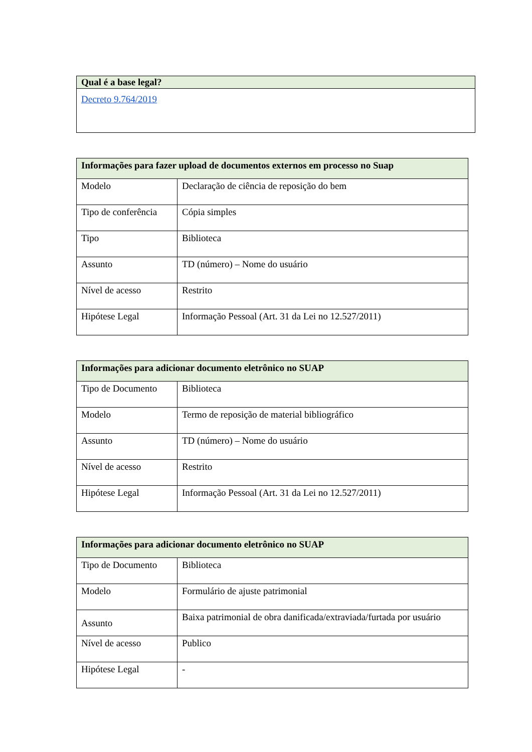| Qual é a base legal? |
| --- |
| Decreto 9.764/2019 |
| Informações para fazer upload de documentos externos em processo no Suap | |
| --- | --- |
| Modelo | Declaração de ciência de reposição do bem |
| Tipo de conferência | Cópia simples |
| Tipo | Biblioteca |
| Assunto | TD (número) – Nome do usuário |
| Nível de acesso | Restrito |
| Hipótese Legal | Informação Pessoal (Art. 31 da Lei no 12.527/2011) |
| Informações para adicionar documento eletrônico no SUAP | |
| --- | --- |
| Tipo de Documento | Biblioteca |
| Modelo | Termo de reposição de material bibliográfico |
| Assunto | TD (número) – Nome do usuário |
| Nível de acesso | Restrito |
| Hipótese Legal | Informação Pessoal (Art. 31 da Lei no 12.527/2011) |
| Informações para adicionar documento eletrônico no SUAP | |
| --- | --- |
| Tipo de Documento | Biblioteca |
| Modelo | Formulário de ajuste patrimonial |
| Assunto | Baixa patrimonial de obra danificada/extraviada/furtada por usuário |
| Nível de acesso | Publico |
| Hipótese Legal | - |